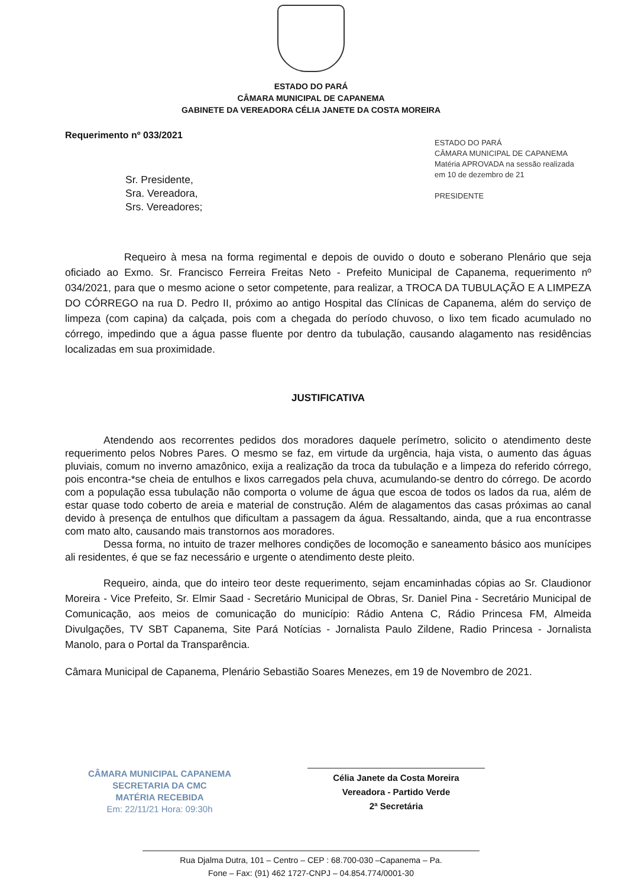ESTADO DO PARÁ
CÂMARA MUNICIPAL DE CAPANEMA
GABINETE DA VEREADORA CÉLIA JANETE DA COSTA MOREIRA
ESTADO DO PARÁ
CÂMARA MUNICIPAL DE CAPANEMA
Matéria APROVADA na sessão realizada
em 10 de dezembro de 21
PRESIDENTE
Requerimento nº 033/2021
Sr. Presidente,
Sra. Vereadora,
Srs. Vereadores;
Requeiro à mesa na forma regimental e depois de ouvido o douto e soberano Plenário que seja oficiado ao Exmo. Sr. Francisco Ferreira Freitas Neto - Prefeito Municipal de Capanema, requerimento nº 034/2021, para que o mesmo acione o setor competente, para realizar, a TROCA DA TUBULAÇÃO E A LIMPEZA DO CÓRREGO na rua D. Pedro II, próximo ao antigo Hospital das Clínicas de Capanema, além do serviço de limpeza (com capina) da calçada, pois com a chegada do período chuvoso, o lixo tem ficado acumulado no córrego, impedindo que a água passe fluente por dentro da tubulação, causando alagamento nas residências localizadas em sua proximidade.
JUSTIFICATIVA
Atendendo aos recorrentes pedidos dos moradores daquele perímetro, solicito o atendimento deste requerimento pelos Nobres Pares. O mesmo se faz, em virtude da urgência, haja vista, o aumento das águas pluviais, comum no inverno amazônico, exija a realização da troca da tubulação e a limpeza do referido córrego, pois encontra-*se cheia de entulhos e lixos carregados pela chuva, acumulando-se dentro do córrego. De acordo com a população essa tubulação não comporta o volume de água que escoa de todos os lados da rua, além de estar quase todo coberto de areia e material de construção. Além de alagamentos das casas próximas ao canal devido à presença de entulhos que dificultam a passagem da água. Ressaltando, ainda, que a rua encontrasse com mato alto, causando mais transtornos aos moradores.
Dessa forma, no intuito de trazer melhores condições de locomoção e saneamento básico aos munícipes ali residentes, é que se faz necessário e urgente o atendimento deste pleito.
Requeiro, ainda, que do inteiro teor deste requerimento, sejam encaminhadas cópias ao Sr. Claudionor Moreira - Vice Prefeito, Sr. Elmir Saad - Secretário Municipal de Obras, Sr. Daniel Pina - Secretário Municipal de Comunicação, aos meios de comunicação do município: Rádio Antena C, Rádio Princesa FM, Almeida Divulgações, TV SBT Capanema, Site Pará Notícias - Jornalista Paulo Zildene, Radio Princesa - Jornalista Manolo, para o Portal da Transparência.
Câmara Municipal de Capanema, Plenário Sebastião Soares Menezes, em 19 de Novembro de 2021.
CÂMARA MUNICIPAL CAPANEMA
SECRETARIA DA CMC
MATÉRIA RECEBIDA
Em: 22/11/21 Hora: 09:30h
Célia Janete da Costa Moreira
Vereadora - Partido Verde
2ª Secretária
Rua Djalma Dutra, 101 – Centro – CEP : 68.700-030 –Capanema – Pa.
Fone – Fax: (91) 462 1727-CNPJ – 04.854.774/0001-30